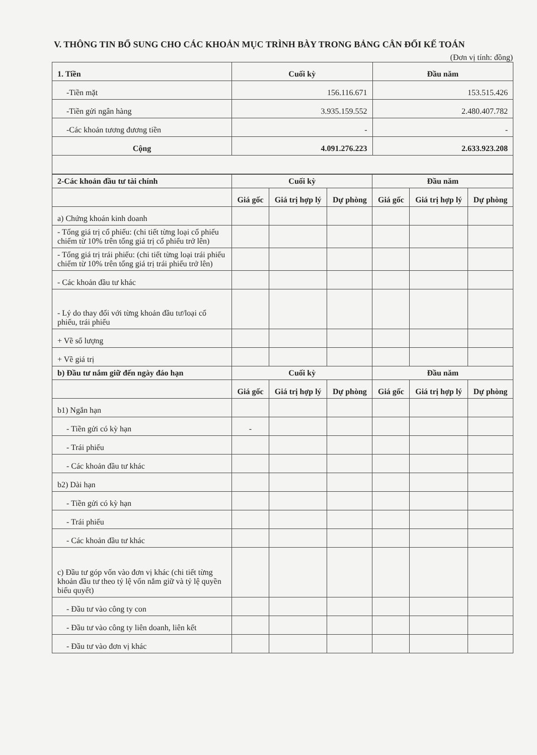V. THÔNG TIN BỔ SUNG CHO CÁC KHOẢN MỤC TRÌNH BÀY TRONG BẢNG CÂN ĐỐI KẾ TOÁN
(Đơn vị tính: đồng)
| 1. Tiền | Cuối kỳ | Đầu năm |
| --- | --- | --- |
| -Tiền mặt | 156.116.671 | 153.515.426 |
| -Tiền gửi ngân hàng | 3.935.159.552 | 2.480.407.782 |
| -Các khoản tương đương tiền | - | - |
| Cộng | 4.091.276.223 | 2.633.923.208 |
| 2-Các khoản đầu tư tài chính | Cuối kỳ | | | Đầu năm | | |
| --- | --- | --- | --- | --- | --- | --- |
| | Giá gốc | Giá trị hợp lý | Dự phòng | Giá gốc | Giá trị hợp lý | Dự phòng |
| a) Chứng khoán kinh doanh | | | | | | |
| - Tổng giá trị cổ phiếu: (chi tiết từng loại cổ phiếu chiếm từ 10% trên tổng giá trị cổ phiếu trở lên) | | | | | | |
| - Tổng giá trị trái phiếu: (chi tiết từng loại trái phiếu chiếm từ 10% trên tổng giá trị trái phiếu trở lên) | | | | | | |
| - Các khoản đầu tư khác | | | | | | |
| - Lý do thay đổi với từng khoản đầu tư/loại cổ phiếu, trái phiếu | | | | | | |
| + Về số lượng | | | | | | |
| + Về giá trị | | | | | | |
| b) Đầu tư nắm giữ đến ngày đáo hạn | Cuối kỳ | | | Đầu năm | | |
| | Giá gốc | Giá trị hợp lý | Dự phòng | Giá gốc | Giá trị hợp lý | Dự phòng |
| b1) Ngắn hạn | | | | | | |
| - Tiền gửi có kỳ hạn | - | | | | | |
| - Trái phiếu | | | | | | |
| - Các khoản đầu tư khác | | | | | | |
| b2) Dài hạn | | | | | | |
| - Tiền gửi có kỳ hạn | | | | | | |
| - Trái phiếu | | | | | | |
| - Các khoản đầu tư khác | | | | | | |
| c) Đầu tư góp vốn vào đơn vị khác (chi tiết từng khoản đầu tư theo tỷ lệ vốn nắm giữ và tỷ lệ quyền biểu quyết) | | | | | | |
| - Đầu tư vào công ty con | | | | | | |
| - Đầu tư vào công ty liên doanh, liên kết | | | | | | |
| - Đầu tư vào đơn vị khác | | | | | | |